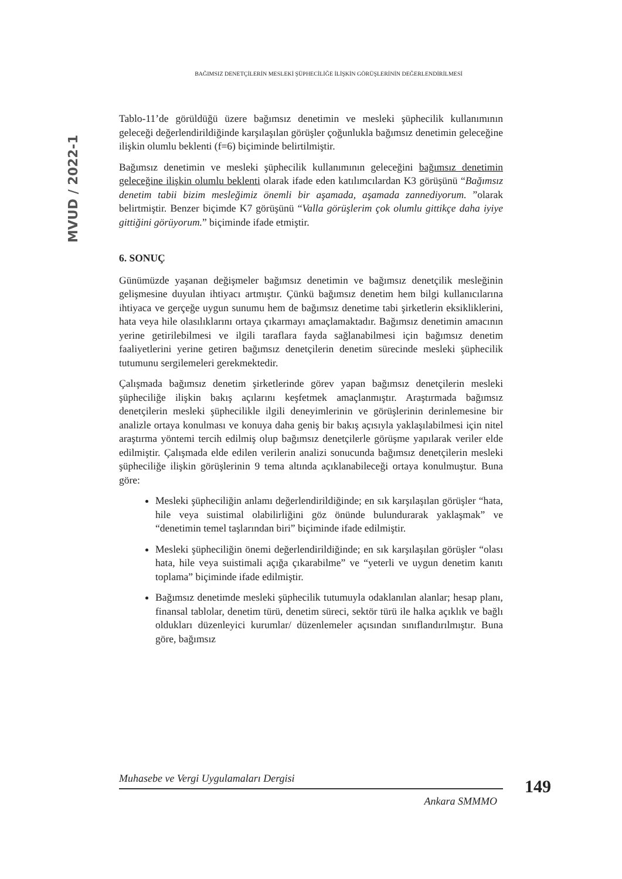MVUD / 2022-1
BAĞIMSIZ DENETÇİLERİN MESLEKİ ŞÜPHECİLİĞE İLİŞKİN GÖRÜŞLERİNİN DEĞERLENDİRİLMESİ
Tablo-11’de görüldüğü üzere bağımsız denetimin ve mesleki şüphecilik kullanımının geleceği değerlendirildiğinde karşılaşılan görüşler çoğunlukla bağımsız denetimin geleceğine ilişkin olumlu beklenti (f=6) biçiminde belirtilmiştir.
Bağımsız denetimin ve mesleki şüphecilik kullanımının geleceğini bağımsız denetimin geleceğine ilişkin olumlu beklenti olarak ifade eden katılımcılardan K3 görüşünü “Bağımsız denetim tabii bizim mesleğimiz önemli bir aşamada, aşamada zannediyorum. ”olarak belirtmiştir. Benzer biçimde K7 görüşünü “Valla görüşlerim çok olumlu gittikçe daha iyiye gittiğini görüyorum.” biçiminde ifade etmiştir.
6. SONUÇ
Günümüzde yaşanan değişmeler bağımsız denetimin ve bağımsız denetçilik mesleğinin gelişmesine duyulan ihtiyacı artmıştır. Çünkü bağımsız denetim hem bilgi kullanıcılarına ihtiyaca ve gerçeğe uygun sunumu hem de bağımsız denetime tabi şirketlerin eksikliklerini, hata veya hile olasılıklarını ortaya çıkarmayı amaçlamaktadır. Bağımsız denetimin amacının yerine getirilebilmesi ve ilgili taraflara fayda sağlanabilmesi için bağımsız denetim faaliyetlerini yerine getiren bağımsız denetçilerin denetim sürecinde mesleki şüphecilik tutumunu sergilemeleri gerekmektedir.
Çalışmada bağımsız denetim şirketlerinde görev yapan bağımsız denetçilerin mesleki şüpheciliğe ilişkin bakış açılarını keşfetmek amaçlanmıştır. Araştırmada bağımsız denetçilerin mesleki şüphecilikle ilgili deneyimlerinin ve görüşlerinin derinlemesine bir analizle ortaya konulması ve konuya daha geniş bir bakış açısıyla yaklaşılabilmesi için nitel araştırma yöntemi tercih edilmiş olup bağımsız denetçilerle görüşme yapılarak veriler elde edilmiştir. Çalışmada elde edilen verilerin analizi sonucunda bağımsız denetçilerin mesleki şüpheciliğe ilişkin görüşlerinin 9 tema altında açıklanabileceği ortaya konulmuştur. Buna göre:
Mesleki şüpheciliğin anlamı değerlendirildiğinde; en sık karşılaşılan görüşler “hata, hile veya suistimal olabilirliğini göz önünde bulundurarak yaklaşmak” ve “denetimin temel taşlarından biri” biçiminde ifade edilmiştir.
Mesleki şüpheciliğin önemi değerlendirildiğinde; en sık karşılaşılan görüşler “olası hata, hile veya suistimali açığa çıkarabilme” ve “yeterli ve uygun denetim kanıtı toplama” biçiminde ifade edilmiştir.
Bağımsız denetimde mesleki şüphecilik tutumuyla odaklanılan alanlar; hesap planı, finansal tablolar, denetim türü, denetim süreci, sektör türü ile halka açıklık ve bağlı oldukları düzenleyici kurumlar/ düzenlemeler açısından sınıflandırılmıştır. Buna göre, bağımsız
Muhasebe ve Vergi Uygulamaları Dergisi
Ankara SMMMO
149